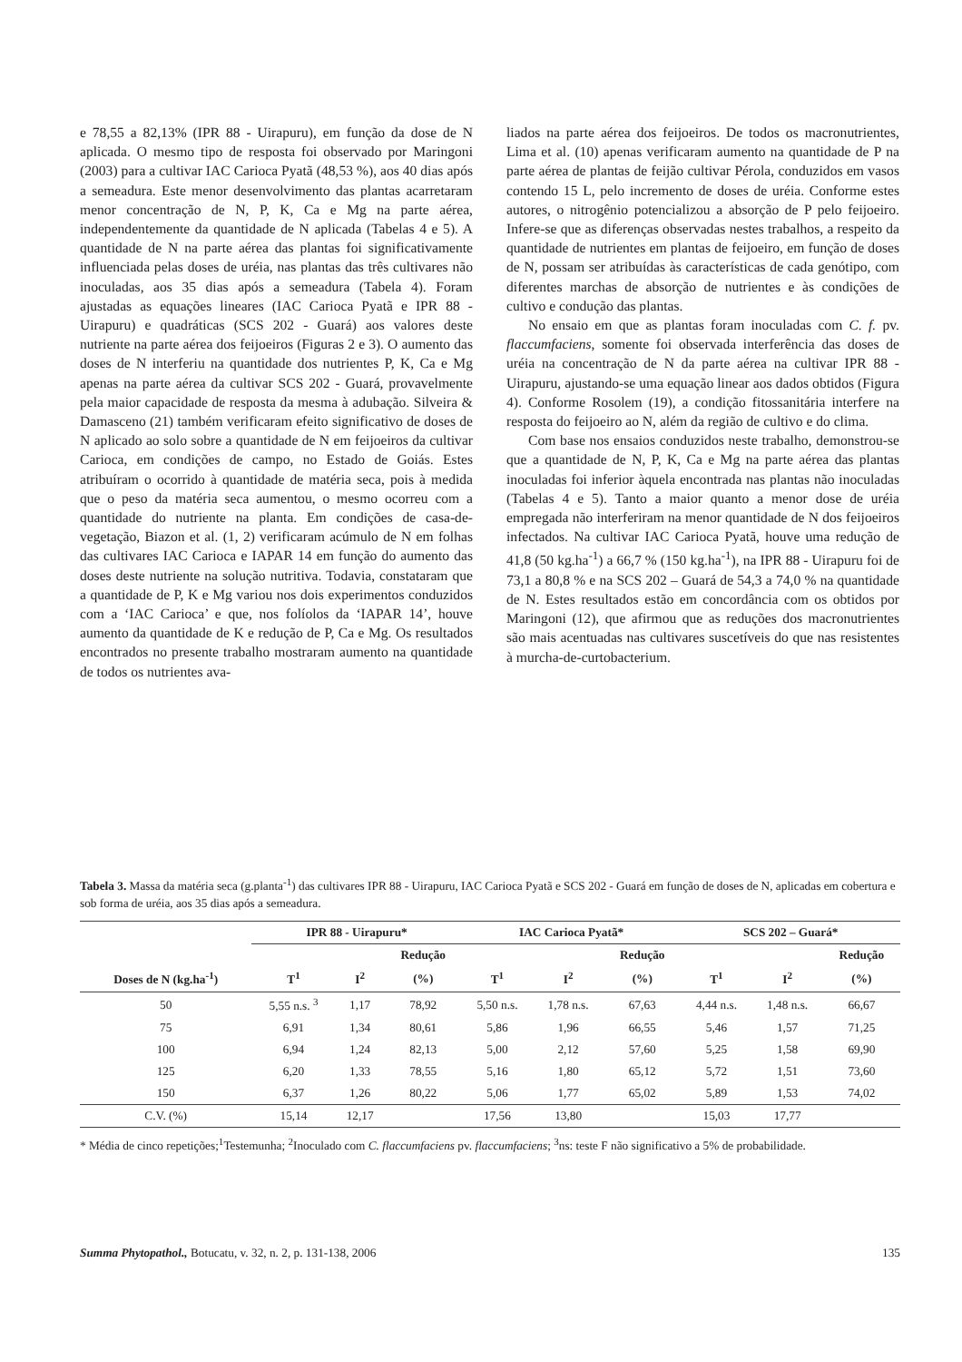e 78,55 a 82,13% (IPR 88 - Uirapuru), em função da dose de N aplicada. O mesmo tipo de resposta foi observado por Maringoni (2003) para a cultivar IAC Carioca Pyatã (48,53 %), aos 40 dias após a semeadura. Este menor desenvolvimento das plantas acarretaram menor concentração de N, P, K, Ca e Mg na parte aérea, independentemente da quantidade de N aplicada (Tabelas 4 e 5). A quantidade de N na parte aérea das plantas foi significativamente influenciada pelas doses de uréia, nas plantas das três cultivares não inoculadas, aos 35 dias após a semeadura (Tabela 4). Foram ajustadas as equações lineares (IAC Carioca Pyatã e IPR 88 - Uirapuru) e quadráticas (SCS 202 - Guará) aos valores deste nutriente na parte aérea dos feijoeiros (Figuras 2 e 3). O aumento das doses de N interferiu na quantidade dos nutrientes P, K, Ca e Mg apenas na parte aérea da cultivar SCS 202 - Guará, provavelmente pela maior capacidade de resposta da mesma à adubação. Silveira & Damasceno (21) também verificaram efeito significativo de doses de N aplicado ao solo sobre a quantidade de N em feijoeiros da cultivar Carioca, em condições de campo, no Estado de Goiás. Estes atribuíram o ocorrido à quantidade de matéria seca, pois à medida que o peso da matéria seca aumentou, o mesmo ocorreu com a quantidade do nutriente na planta. Em condições de casa-de-vegetação, Biazon et al. (1, 2) verificaram acúmulo de N em folhas das cultivares IAC Carioca e IAPAR 14 em função do aumento das doses deste nutriente na solução nutritiva. Todavia, constataram que a quantidade de P, K e Mg variou nos dois experimentos conduzidos com a ‘IAC Carioca’ e que, nos folíolos da ‘IAPAR 14’, houve aumento da quantidade de K e redução de P, Ca e Mg. Os resultados encontrados no presente trabalho mostraram aumento na quantidade de todos os nutrientes ava-
liados na parte aérea dos feijoeiros. De todos os macronutrientes, Lima et al. (10) apenas verificaram aumento na quantidade de P na parte aérea de plantas de feijão cultivar Pérola, conduzidos em vasos contendo 15 L, pelo incremento de doses de uréia. Conforme estes autores, o nitrogênio potencializou a absorção de P pelo feijoeiro. Infere-se que as diferenças observadas nestes trabalhos, a respeito da quantidade de nutrientes em plantas de feijoeiro, em função de doses de N, possam ser atribuídas às características de cada genótipo, com diferentes marchas de absorção de nutrientes e às condições de cultivo e condução das plantas.
No ensaio em que as plantas foram inoculadas com C. f. pv. flaccumfaciens, somente foi observada interferência das doses de uréia na concentração de N da parte aérea na cultivar IPR 88 - Uirapuru, ajustando-se uma equação linear aos dados obtidos (Figura 4). Conforme Rosolem (19), a condição fitossanitária interfere na resposta do feijoeiro ao N, além da região de cultivo e do clima.
Com base nos ensaios conduzidos neste trabalho, demonstrou-se que a quantidade de N, P, K, Ca e Mg na parte aérea das plantas inoculadas foi inferior àquela encontrada nas plantas não inoculadas (Tabelas 4 e 5). Tanto a maior quanto a menor dose de uréia empregada não interferiram na menor quantidade de N dos feijoeiros infectados. Na cultivar IAC Carioca Pyatã, houve uma redução de 41,8 (50 kg.ha<sup>-1</sup>) a 66,7 % (150 kg.ha<sup>-1</sup>), na IPR 88 - Uirapuru foi de 73,1 a 80,8 % e na SCS 202 – Guará de 54,3 a 74,0 % na quantidade de N. Estes resultados estão em concordância com os obtidos por Maringoni (12), que afirmou que as reduções dos macronutrientes são mais acentuadas nas cultivares suscetíveis do que nas resistentes à murcha-de-curtobacterium.
Tabela 3. Massa da matéria seca (g.planta<sup>-1</sup>) das cultivares IPR 88 - Uirapuru, IAC Carioca Pyatã e SCS 202 - Guará em função de doses de N, aplicadas em cobertura e sob forma de uréia, aos 35 dias após a semeadura.
| | IPR 88 - Uirapuru* | | | IAC Carioca Pyatã* | | | SCS 202 – Guará* | | |
| --- | --- | --- | --- | --- | --- | --- | --- | --- | --- |
| | | | Redução | | | Redução | | | Redução |
| Doses de N (kg.ha<sup>-1</sup>) | T<sup>1</sup> | I<sup>2</sup> | (%) | T<sup>1</sup> | I<sup>2</sup> | (%) | T<sup>1</sup> | I<sup>2</sup> | (%) |
| 50 | 5,55 n.s. <sup>3</sup> | 1,17 | 78,92 | 5,50 n.s. | 1,78 n.s. | 67,63 | 4,44 n.s. | 1,48 n.s. | 66,67 |
| 75 | 6,91 | 1,34 | 80,61 | 5,86 | 1,96 | 66,55 | 5,46 | 1,57 | 71,25 |
| 100 | 6,94 | 1,24 | 82,13 | 5,00 | 2,12 | 57,60 | 5,25 | 1,58 | 69,90 |
| 125 | 6,20 | 1,33 | 78,55 | 5,16 | 1,80 | 65,12 | 5,72 | 1,51 | 73,60 |
| 150 | 6,37 | 1,26 | 80,22 | 5,06 | 1,77 | 65,02 | 5,89 | 1,53 | 74,02 |
| C.V. (%) | 15,14 | 12,17 | | 17,56 | 13,80 | | 15,03 | 17,77 | |
* Média de cinco repetições;<sup>1</sup>Testemunha; <sup>2</sup>Inoculado com C. flaccumfaciens pv. flaccumfaciens; <sup>3</sup>ns: teste F não significativo a 5% de probabilidade.
Summa Phytopathol., Botucatu, v. 32, n. 2, p. 131-138, 2006 135